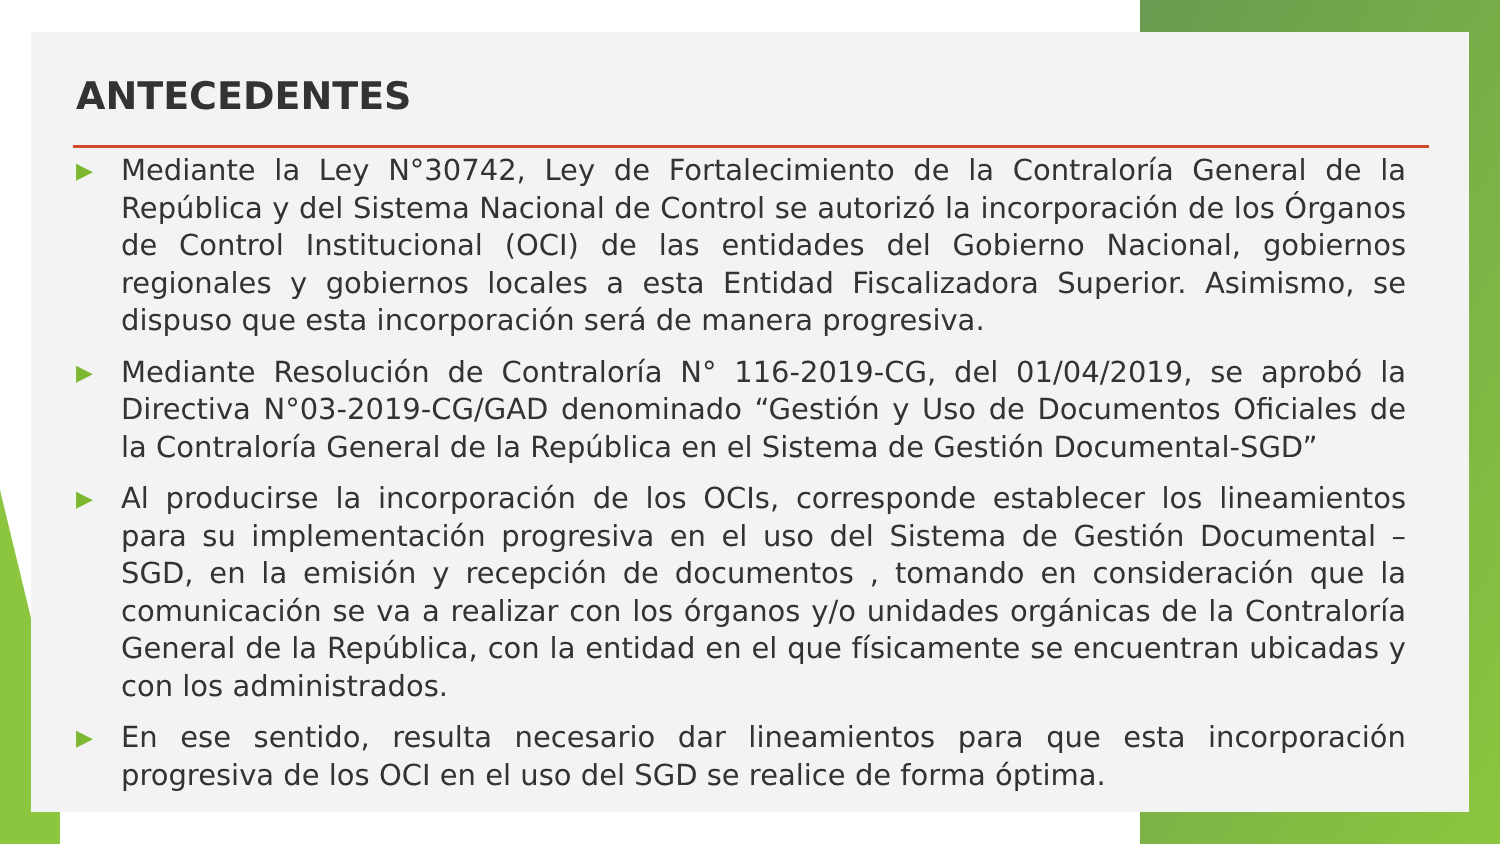ANTECEDENTES
▶ Mediante la Ley N°30742, Ley de Fortalecimiento de la Contraloría General de la República y del Sistema Nacional de Control se autorizó la incorporación de los Órganos de Control Institucional (OCI) de las entidades del Gobierno Nacional, gobiernos regionales y gobiernos locales a esta Entidad Fiscalizadora Superior. Asimismo, se dispuso que esta incorporación será de manera progresiva.
▶ Mediante Resolución de Contraloría N° 116-2019-CG, del 01/04/2019, se aprobó la Directiva N°03-2019-CG/GAD denominado “Gestión y Uso de Documentos Oficiales de la Contraloría General de la República en el Sistema de Gestión Documental-SGD”
▶ Al producirse la incorporación de los OCIs, corresponde establecer los lineamientos para su implementación progresiva en el uso del Sistema de Gestión Documental – SGD, en la emisión y recepción de documentos , tomando en consideración que la comunicación se va a realizar con los órganos y/o unidades orgánicas de la Contraloría General de la República, con la entidad en el que físicamente se encuentran ubicadas y con los administrados.
▶ En ese sentido, resulta necesario dar lineamientos para que esta incorporación progresiva de los OCI en el uso del SGD se realice de forma óptima.